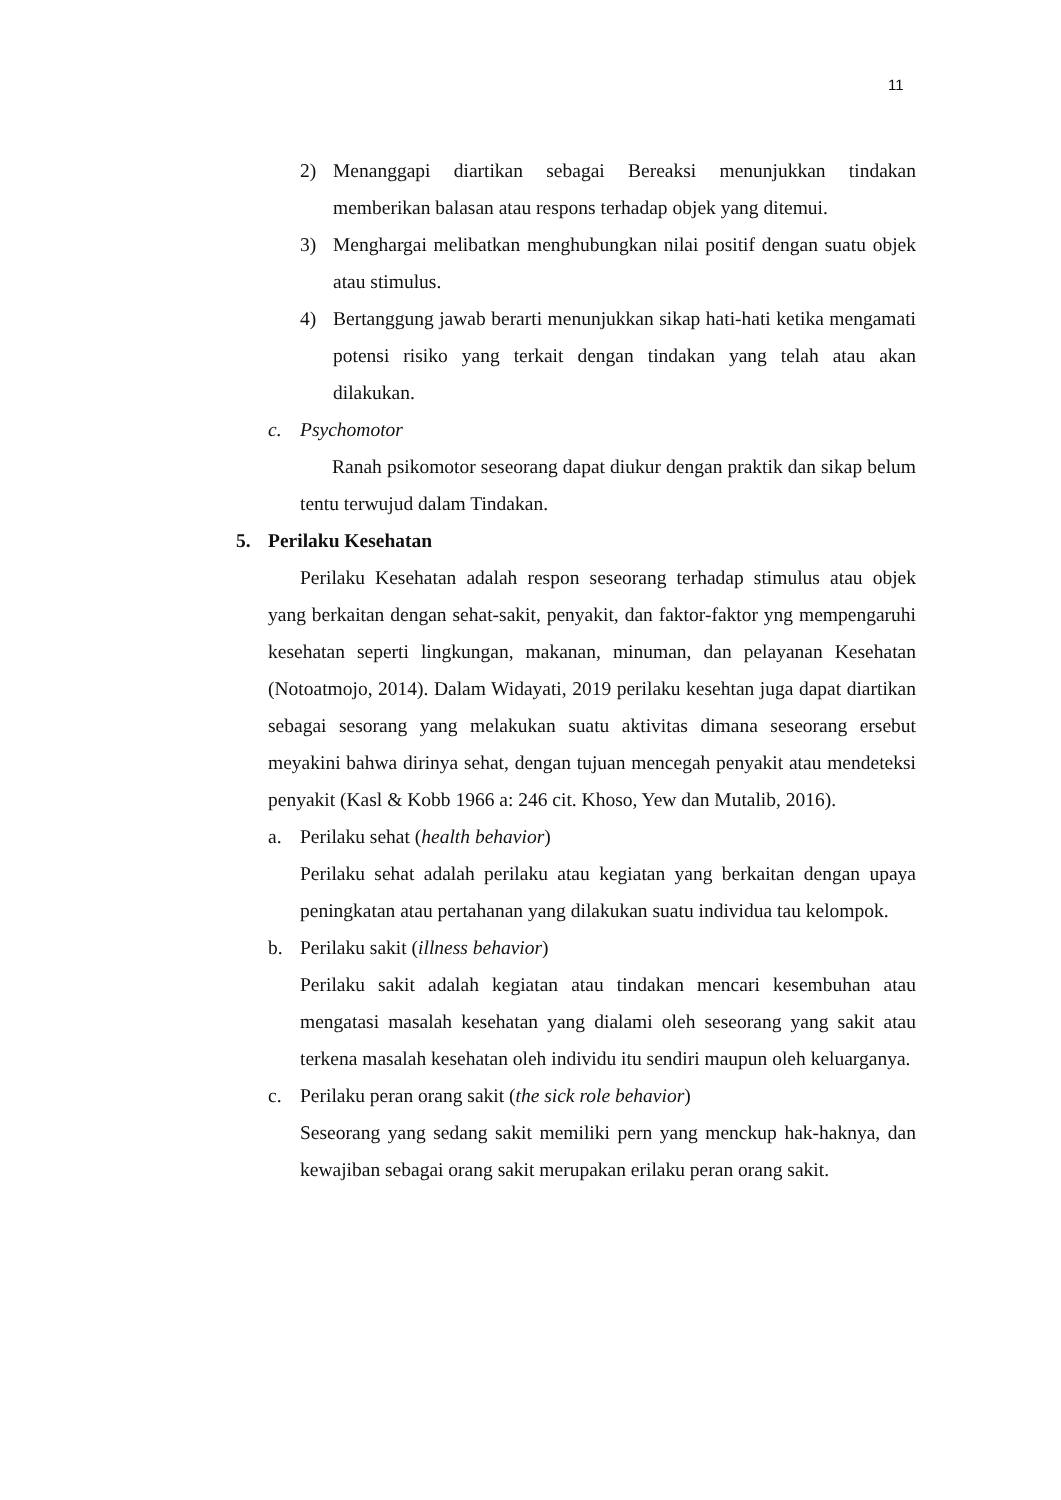11
2) Menanggapi diartikan sebagai Bereaksi menunjukkan tindakan memberikan balasan atau respons terhadap objek yang ditemui.
3) Menghargai melibatkan menghubungkan nilai positif dengan suatu objek atau stimulus.
4) Bertanggung jawab berarti menunjukkan sikap hati-hati ketika mengamati potensi risiko yang terkait dengan tindakan yang telah atau akan dilakukan.
c. Psychomotor
Ranah psikomotor seseorang dapat diukur dengan praktik dan sikap belum tentu terwujud dalam Tindakan.
5. Perilaku Kesehatan
Perilaku Kesehatan adalah respon seseorang terhadap stimulus atau objek yang berkaitan dengan sehat-sakit, penyakit, dan faktor-faktor yng mempengaruhi kesehatan seperti lingkungan, makanan, minuman, dan pelayanan Kesehatan (Notoatmojo, 2014). Dalam Widayati, 2019 perilaku kesehtan juga dapat diartikan sebagai sesorang yang melakukan suatu aktivitas dimana seseorang ersebut meyakini bahwa dirinya sehat, dengan tujuan mencegah penyakit atau mendeteksi penyakit (Kasl & Kobb 1966 a: 246 cit. Khoso, Yew dan Mutalib, 2016).
a. Perilaku sehat (health behavior)
Perilaku sehat adalah perilaku atau kegiatan yang berkaitan dengan upaya peningkatan atau pertahanan yang dilakukan suatu individua tau kelompok.
b. Perilaku sakit (illness behavior)
Perilaku sakit adalah kegiatan atau tindakan mencari kesembuhan atau mengatasi masalah kesehatan yang dialami oleh seseorang yang sakit atau terkena masalah kesehatan oleh individu itu sendiri maupun oleh keluarganya.
c. Perilaku peran orang sakit (the sick role behavior)
Seseorang yang sedang sakit memiliki pern yang menckup hak-haknya, dan kewajiban sebagai orang sakit merupakan erilaku peran orang sakit.